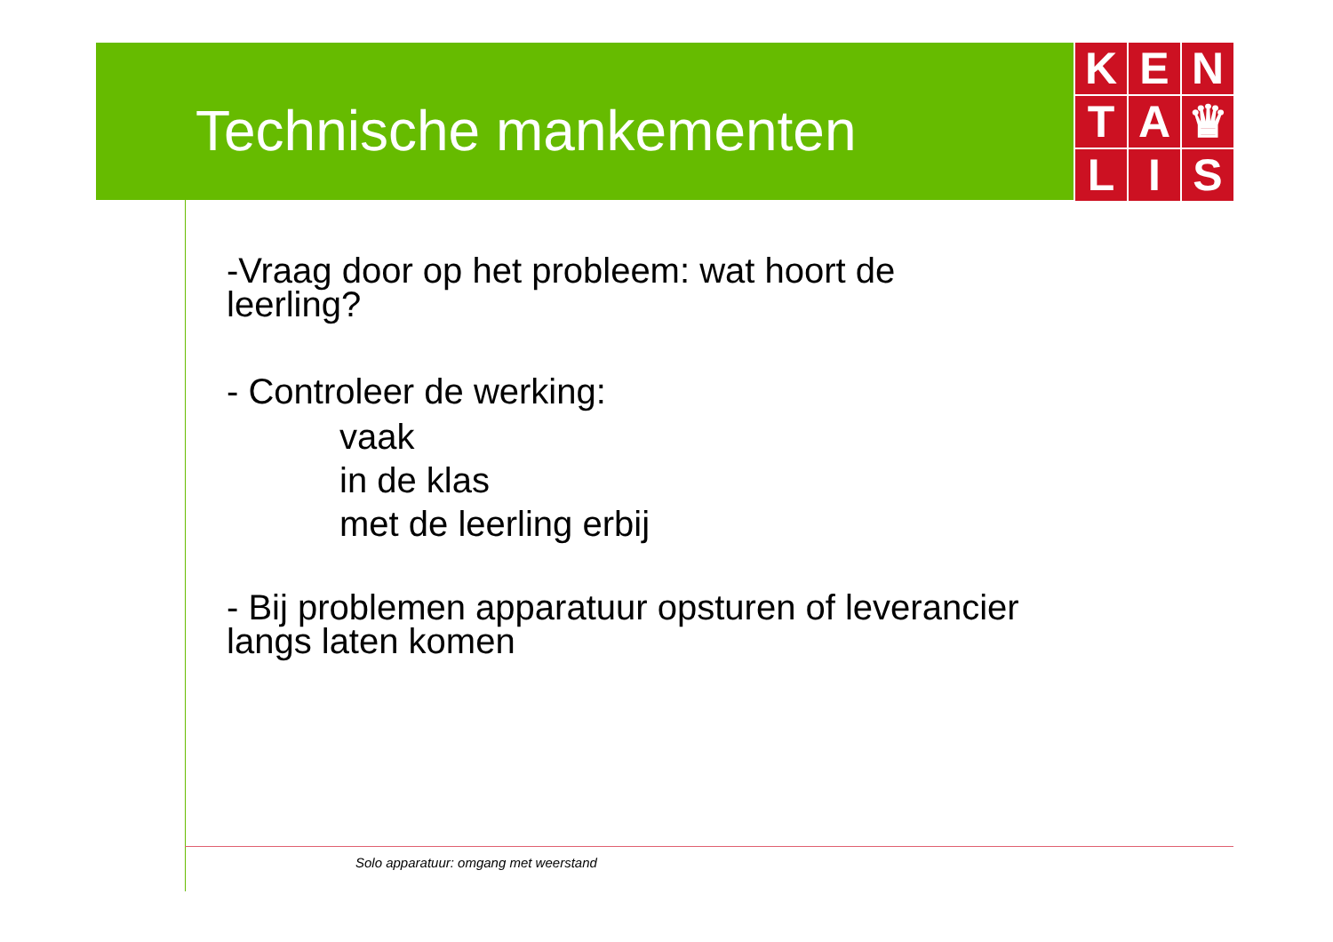Technische mankementen
K
E
N
T
A
♛
L
I
S
-Vraag door op het probleem: wat hoort de
leerling?
- Controleer de werking:
vaak
in de klas
met de leerling erbij
- Bij problemen apparatuur opsturen of leverancier
langs laten komen
Solo apparatuur: omgang met weerstand